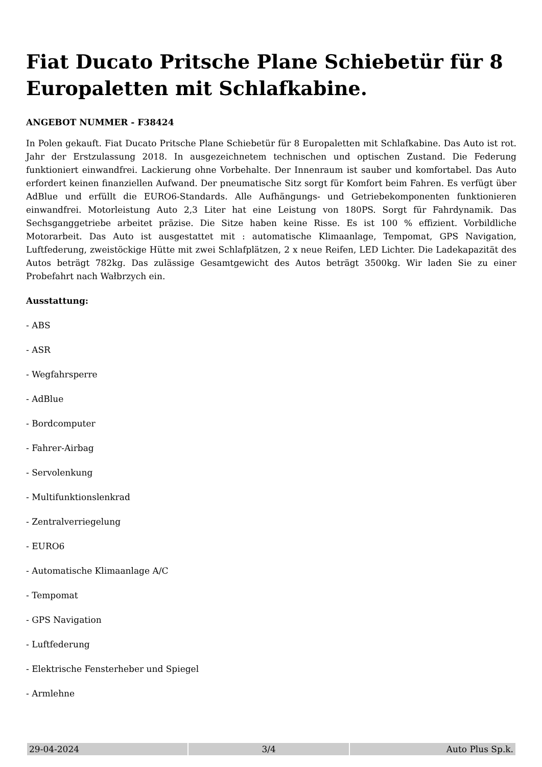Fiat Ducato Pritsche Plane Schiebetür für 8 Europaletten mit Schlafkabine.
ANGEBOT NUMMER - F38424
In Polen gekauft. Fiat Ducato Pritsche Plane Schiebetür für 8 Europaletten mit Schlafkabine. Das Auto ist rot. Jahr der Erstzulassung 2018. In ausgezeichnetem technischen und optischen Zustand. Die Federung funktioniert einwandfrei. Lackierung ohne Vorbehalte. Der Innenraum ist sauber und komfortabel. Das Auto erfordert keinen finanziellen Aufwand. Der pneumatische Sitz sorgt für Komfort beim Fahren. Es verfügt über AdBlue und erfüllt die EURO6-Standards. Alle Aufhängungs- und Getriebekomponenten funktionieren einwandfrei. Motorleistung Auto 2,3 Liter hat eine Leistung von 180PS. Sorgt für Fahrdynamik. Das Sechsganggetriebe arbeitet präzise. Die Sitze haben keine Risse. Es ist 100 % effizient. Vorbildliche Motorarbeit. Das Auto ist ausgestattet mit : automatische Klimaanlage, Tempomat, GPS Navigation, Luftfederung, zweistöckige Hütte mit zwei Schlafplätzen, 2 x neue Reifen, LED Lichter. Die Ladekapazität des Autos beträgt 782kg. Das zulässige Gesamtgewicht des Autos beträgt 3500kg. Wir laden Sie zu einer Probefahrt nach Wałbrzych ein.
Ausstattung:
- ABS
- ASR
- Wegfahrsperre
- AdBlue
- Bordcomputer
- Fahrer-Airbag
- Servolenkung
- Multifunktionslenkrad
- Zentralverriegelung
- EURO6
- Automatische Klimaanlage A/C
- Tempomat
- GPS Navigation
- Luftfederung
- Elektrische Fensterheber und Spiegel
- Armlehne
| 29-04-2024 | 3/4 | Auto Plus Sp.k. |